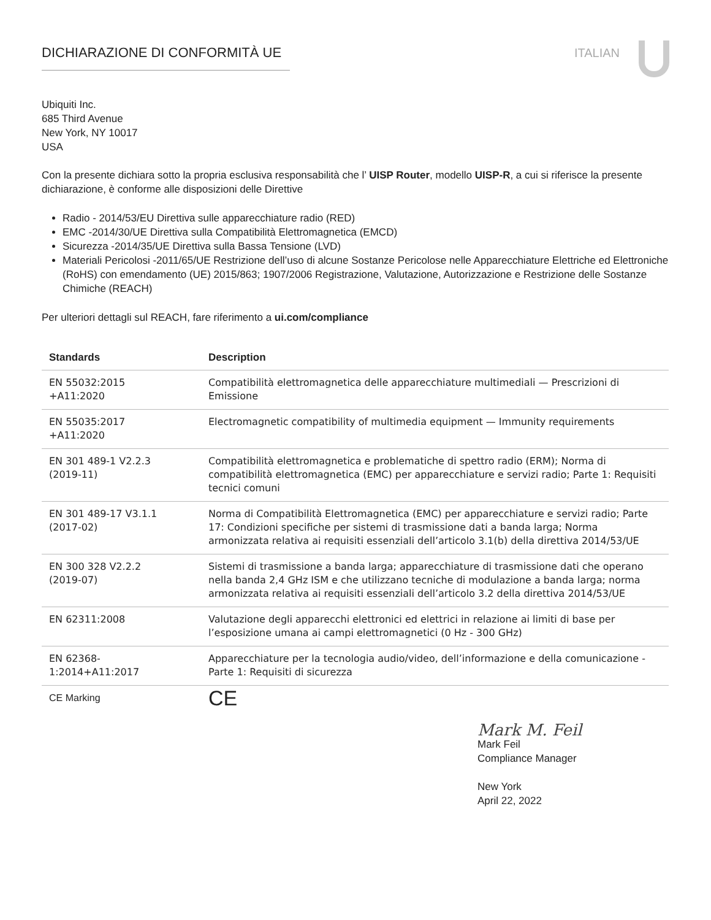DICHIARAZIONE DI CONFORMITÀ UE ITALIAN
Ubiquiti Inc.
685 Third Avenue
New York, NY 10017
USA
Con la presente dichiara sotto la propria esclusiva responsabilità che l’ UISP Router, modello UISP-R, a cui si riferisce la presente dichiarazione, è conforme alle disposizioni delle Direttive
Radio - 2014/53/EU Direttiva sulle apparecchiature radio (RED)
EMC -2014/30/UE Direttiva sulla Compatibilità Elettromagnetica (EMCD)
Sicurezza -2014/35/UE Direttiva sulla Bassa Tensione (LVD)
Materiali Pericolosi -2011/65/UE Restrizione dell’uso di alcune Sostanze Pericolose nelle Apparecchiature Elettriche ed Elettroniche (RoHS) con emendamento (UE) 2015/863; 1907/2006 Registrazione, Valutazione, Autorizzazione e Restrizione delle Sostanze Chimiche (REACH)
Per ulteriori dettagli sul REACH, fare riferimento a ui.com/compliance
| Standards | Description |
| --- | --- |
| EN 55032:2015 +A11:2020 | Compatibilità elettromagnetica delle apparecchiature multimediali — Prescrizioni di Emissione |
| EN 55035:2017 +A11:2020 | Electromagnetic compatibility of multimedia equipment — Immunity requirements |
| EN 301 489-1 V2.2.3 (2019-11) | Compatibilità elettromagnetica e problematiche di spettro radio (ERM); Norma di compatibilità elettromagnetica (EMC) per apparecchiature e servizi radio; Parte 1: Requisiti tecnici comuni |
| EN 301 489-17 V3.1.1 (2017-02) | Norma di Compatibilità Elettromagnetica (EMC) per apparecchiature e servizi radio; Parte 17: Condizioni specifiche per sistemi di trasmissione dati a banda larga; Norma armonizzata relativa ai requisiti essenziali dell’articolo 3.1(b) della direttiva 2014/53/UE |
| EN 300 328 V2.2.2 (2019-07) | Sistemi di trasmissione a banda larga; apparecchiature di trasmissione dati che operano nella banda 2,4 GHz ISM e che utilizzano tecniche di modulazione a banda larga; norma armonizzata relativa ai requisiti essenziali dell’articolo 3.2 della direttiva 2014/53/UE |
| EN 62311:2008 | Valutazione degli apparecchi elettronici ed elettrici in relazione ai limiti di base per l’esposizione umana ai campi elettromagnetici (0 Hz - 300 GHz) |
| EN 62368- 1:2014+A11:2017 | Apparecchiature per la tecnologia audio/video, dell’informazione e della comunicazione - Parte 1: Requisiti di sicurezza |
| CE Marking | CE |
Mark M. Feil
Mark Feil
Compliance Manager
New York
April 22, 2022